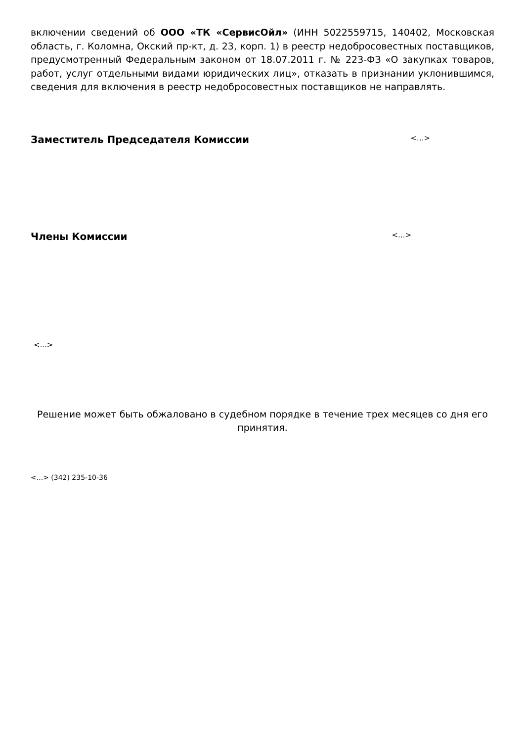включении сведений об ООО «ТК «СервисОйл» (ИНН 5022559715, 140402, Московская область, г. Коломна, Окский пр-кт, д. 23, корп. 1) в реестр недобросовестных поставщиков, предусмотренный Федеральным законом от 18.07.2011 г. № 223-ФЗ «О закупках товаров, работ, услуг отдельными видами юридических лиц», отказать в признании уклонившимся, сведения для включения в реестр недобросовестных поставщиков не направлять.
Заместитель Председателя Комиссии <...>
Члены Комиссии <...>
<...>
Решение может быть обжаловано в судебном порядке в течение трех месяцев со дня его принятия.
<...> (342) 235-10-36